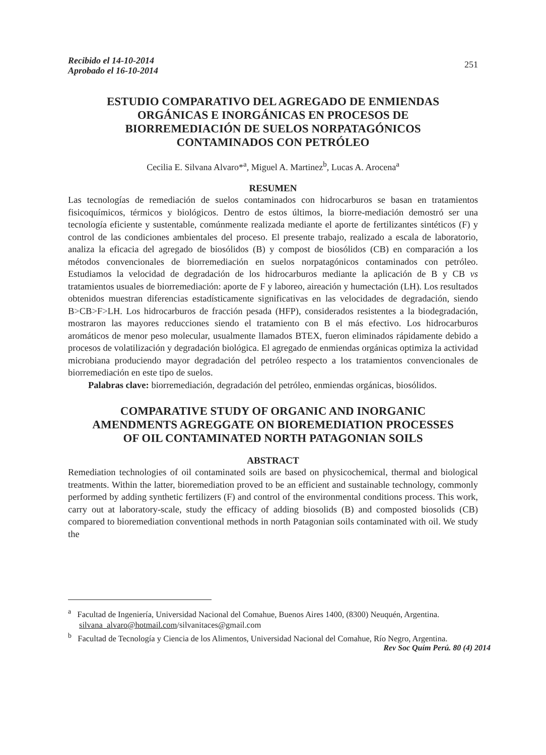Recibido el 14-10-2014
Aprobado el 16-10-2014
251
ESTUDIO COMPARATIVO DEL AGREGADO DE ENMIENDAS ORGÁNICAS E INORGÁNICAS EN PROCESOS DE BIORREMEDIACIÓN DE SUELOS NORPATAGÓNICOS CONTAMINADOS CON PETRÓLEO
Cecilia E. Silvana Alvaro*<sup>a</sup>, Miguel A. Martinez<sup>b</sup>, Lucas A. Arocena<sup>a</sup>
RESUMEN
Las tecnologías de remediación de suelos contaminados con hidrocarburos se basan en tratamientos fisicoquímicos, térmicos y biológicos. Dentro de estos últimos, la biorre-mediación demostró ser una tecnología eficiente y sustentable, comúnmente realizada mediante el aporte de fertilizantes sintéticos (F) y control de las condiciones ambientales del proceso. El presente trabajo, realizado a escala de laboratorio, analiza la eficacia del agregado de biosólidos (B) y compost de biosólidos (CB) en comparación a los métodos convencionales de biorremediación en suelos norpatagónicos contaminados con petróleo. Estudiamos la velocidad de degradación de los hidrocarburos mediante la aplicación de B y CB vs tratamientos usuales de biorremediación: aporte de F y laboreo, aireación y humectación (LH). Los resultados obtenidos muestran diferencias estadísticamente significativas en las velocidades de degradación, siendo B>CB>F>LH. Los hidrocarburos de fracción pesada (HFP), considerados resistentes a la biodegradación, mostraron las mayores reducciones siendo el tratamiento con B el más efectivo. Los hidrocarburos aromáticos de menor peso molecular, usualmente llamados BTEX, fueron eliminados rápidamente debido a procesos de volatilización y degradación biológica. El agregado de enmiendas orgánicas optimiza la actividad microbiana produciendo mayor degradación del petróleo respecto a los tratamientos convencionales de biorremediación en este tipo de suelos.
Palabras clave: biorremediación, degradación del petróleo, enmiendas orgánicas, biosólidos.
COMPARATIVE STUDY OF ORGANIC AND INORGANIC AMENDMENTS AGREGGATE ON BIOREMEDIATION PROCESSES OF OIL CONTAMINATED NORTH PATAGONIAN SOILS
ABSTRACT
Remediation technologies of oil contaminated soils are based on physicochemical, thermal and biological treatments. Within the latter, bioremediation proved to be an efficient and sustainable technology, commonly performed by adding synthetic fertilizers (F) and control of the environmental conditions process. This work, carry out at laboratory-scale, study the efficacy of adding biosolids (B) and composted biosolids (CB) compared to bioremediation conventional methods in north Patagonian soils contaminated with oil. We study the
<sup>a</sup> Facultad de Ingeniería, Universidad Nacional del Comahue, Buenos Aires 1400, (8300) Neuquén, Argentina. silvana_alvaro@hotmail.com/silvanitaces@gmail.com
<sup>b</sup> Facultad de Tecnología y Ciencia de los Alimentos, Universidad Nacional del Comahue, Río Negro, Argentina.
Rev Soc Quím Perú. 80 (4) 2014